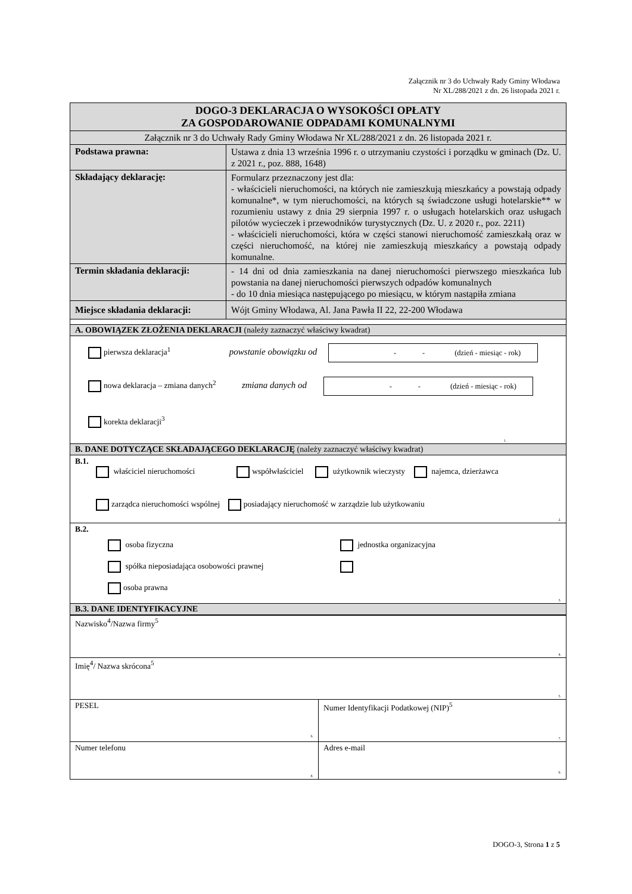Załącznik nr 3 do Uchwały Rady Gminy Włodawa
Nr XL/288/2021 z dn. 26 listopada 2021 r.
| DOGO-3 DEKLARACJA O WYSOKOŚCI OPŁATY ZA GOSPODAROWANIE ODPADAMI KOMUNALNYMI | |
| Załącznik nr 3 do Uchwały Rady Gminy Włodawa Nr XL/288/2021 z dn. 26 listopada 2021 r. | |
| Podstawa prawna: | Ustawa z dnia 13 września 1996 r. o utrzymaniu czystości i porządku w gminach (Dz. U. z 2021 r., poz. 888, 1648) |
| Składający deklarację: | Formularz przeznaczony jest dla: - właścicieli nieruchomości, na których nie zamieszkują mieszkańcy a powstają odpady komunalne*, w tym nieruchomości, na których są świadczone usługi hotelarskie** w rozumieniu ustawy z dnia 29 sierpnia 1997 r. o usługach hotelarskich oraz usługach pilotów wycieczek i przewodników turystycznych (Dz. U. z 2020 r., poz. 2211) - właścicieli nieruchomości, która w części stanowi nieruchomość zamieszkałą oraz w części nieruchomość, na której nie zamieszkują mieszkańcy a powstają odpady komunalne. |
| Termin składania deklaracji: | - 14 dni od dnia zamieszkania na danej nieruchomości pierwszego mieszkańca lub powstania na danej nieruchomości pierwszych odpadów komunalnych - do 10 dnia miesiąca następującego po miesiącu, w którym nastąpiła zmiana |
| Miejsce składania deklaracji: | Wójt Gminy Włodawa, Al. Jana Pawła II 22, 22-200 Włodawa |
| A. OBOWIĄZEK ZŁOŻENIA DEKLARACJI (należy zaznaczyć właściwy kwadrat) | |
| pierwsza deklaracja<sup>1</sup> powstanie obowiązku od - - (dzień - miesiąc - rok) nowa deklaracja – zmiana danych<sup>2</sup> zmiana danych od - - (dzień - miesiąc - rok) korekta deklaracji<sup>3</sup> 1. | |
| B. DANE DOTYCZĄCE SKŁADAJĄCEGO DEKLARACJĘ (należy zaznaczyć właściwy kwadrat) | |
| B.1. właściciel nieruchomości współwłaściciel użytkownik wieczysty najemca, dzierżawca zarządca nieruchomości wspólnej posiadający nieruchomość w zarządzie lub użytkowaniu 2. | |
| B.2. osoba fizyczna spółka nieposiadająca osobowości prawnej osoba prawna jednostka organizacyjna 3. | |
| B.3. DANE IDENTYFIKACYJNE | |
| Nazwisko<sup>4</sup>/Nazwa firmy<sup>5</sup> 4. | |
| Imię<sup>4</sup>/ Nazwa skrócona<sup>5</sup> 5. | |
| PESEL 6. | Numer Identyfikacji Podatkowej (NIP)<sup>5</sup> 7. |
| Numer telefonu 8. | Adres e-mail 9. |
DOGO-3, Strona 1 z 5